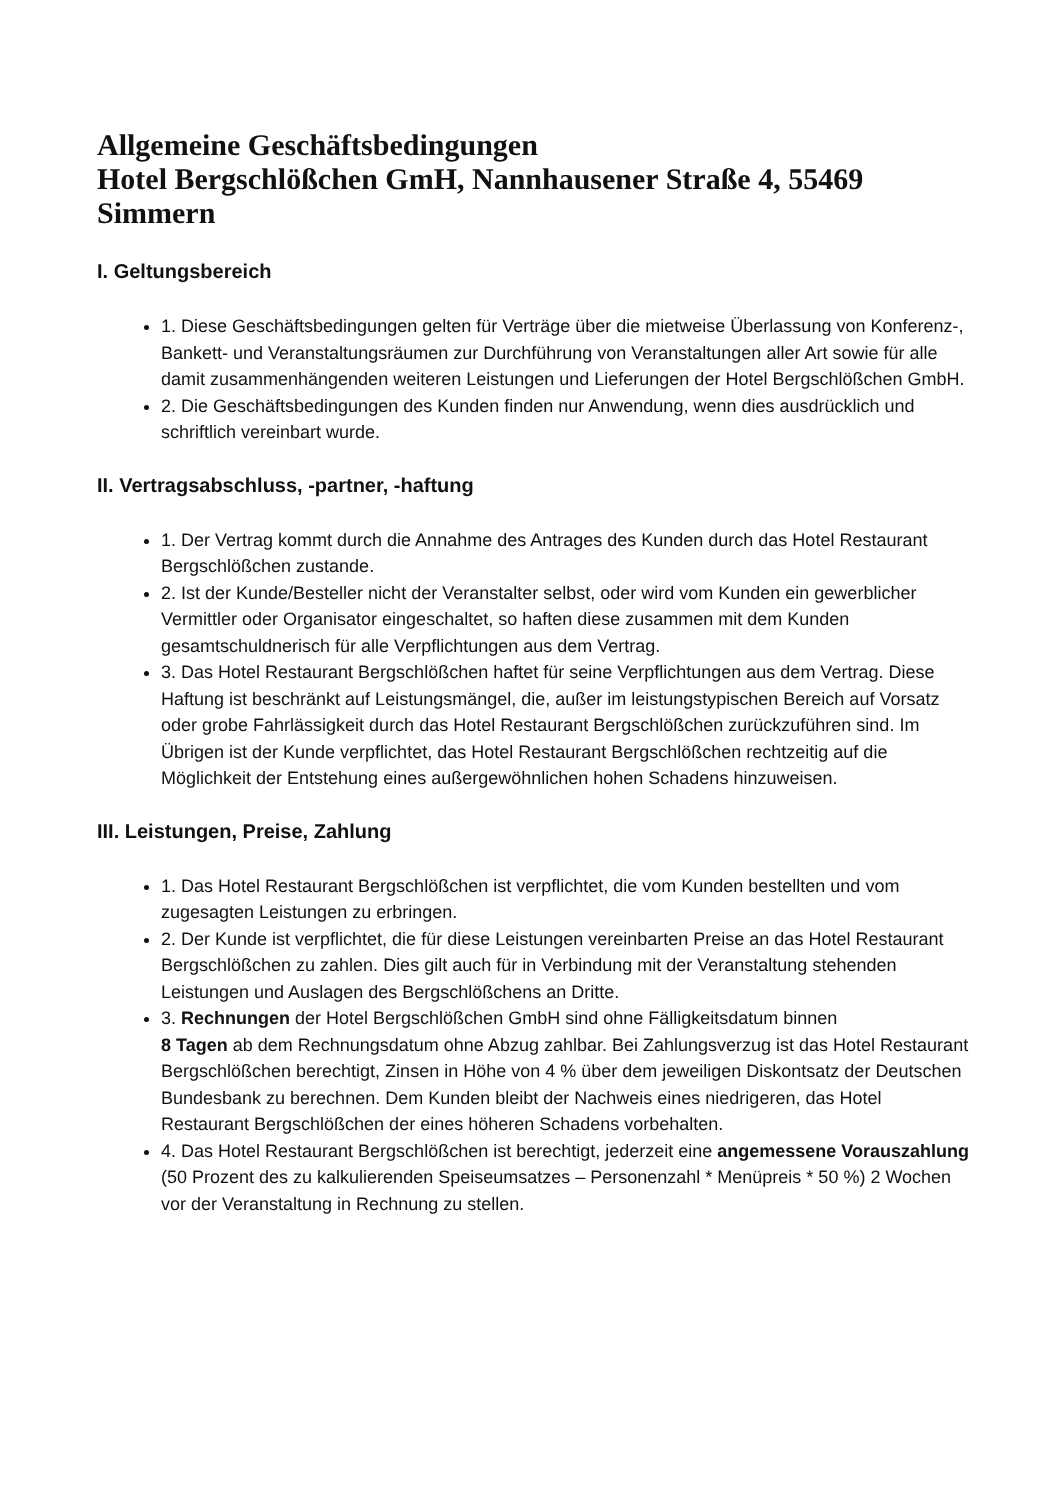Allgemeine Geschäftsbedingungen
Hotel Bergschlößchen GmH, Nannhausener Straße 4, 55469 Simmern
I. Geltungsbereich
1. Diese Geschäftsbedingungen gelten für Verträge über die mietweise Überlassung von Konferenz-, Bankett- und Veranstaltungsräumen zur Durchführung von Veranstaltungen aller Art sowie für alle damit zusammenhängenden weiteren Leistungen und Lieferungen der Hotel Bergschlößchen GmbH.
2. Die Geschäftsbedingungen des Kunden finden nur Anwendung, wenn dies ausdrücklich und schriftlich vereinbart wurde.
II. Vertragsabschluss, -partner, -haftung
1. Der Vertrag kommt durch die Annahme des Antrages des Kunden durch das Hotel Restaurant Bergschlößchen zustande.
2. Ist der Kunde/Besteller nicht der Veranstalter selbst, oder wird vom Kunden ein gewerblicher Vermittler oder Organisator eingeschaltet, so haften diese zusammen mit dem Kunden gesamtschuldnerisch für alle Verpflichtungen aus dem Vertrag.
3. Das Hotel Restaurant Bergschlößchen haftet für seine Verpflichtungen aus dem Vertrag. Diese Haftung ist beschränkt auf Leistungsmängel, die, außer im leistungstypischen Bereich auf Vorsatz oder grobe Fahrlässigkeit durch das Hotel Restaurant Bergschlößchen zurückzuführen sind. Im Übrigen ist der Kunde verpflichtet, das Hotel Restaurant Bergschlößchen rechtzeitig auf die Möglichkeit der Entstehung eines außergewöhnlichen hohen Schadens hinzuweisen.
III. Leistungen, Preise, Zahlung
1. Das Hotel Restaurant Bergschlößchen ist verpflichtet, die vom Kunden bestellten und vom zugesagten Leistungen zu erbringen.
2. Der Kunde ist verpflichtet, die für diese Leistungen vereinbarten Preise an das Hotel Restaurant Bergschlößchen zu zahlen. Dies gilt auch für in Verbindung mit der Veranstaltung stehenden Leistungen und Auslagen des Bergschlößchens an Dritte.
3. Rechnungen der Hotel Bergschlößchen GmbH sind ohne Fälligkeitsdatum binnen
8 Tagen ab dem Rechnungsdatum ohne Abzug zahlbar. Bei Zahlungsverzug ist das Hotel Restaurant Bergschlößchen berechtigt, Zinsen in Höhe von 4 % über dem jeweiligen Diskontsatz der Deutschen Bundesbank zu berechnen. Dem Kunden bleibt der Nachweis eines niedrigeren, das Hotel Restaurant Bergschlößchen der eines höheren Schadens vorbehalten.
4. Das Hotel Restaurant Bergschlößchen ist berechtigt, jederzeit eine angemessene Vorauszahlung (50 Prozent des zu kalkulierenden Speiseumsatzes – Personenzahl * Menüpreis * 50 %) 2 Wochen vor der Veranstaltung in Rechnung zu stellen.